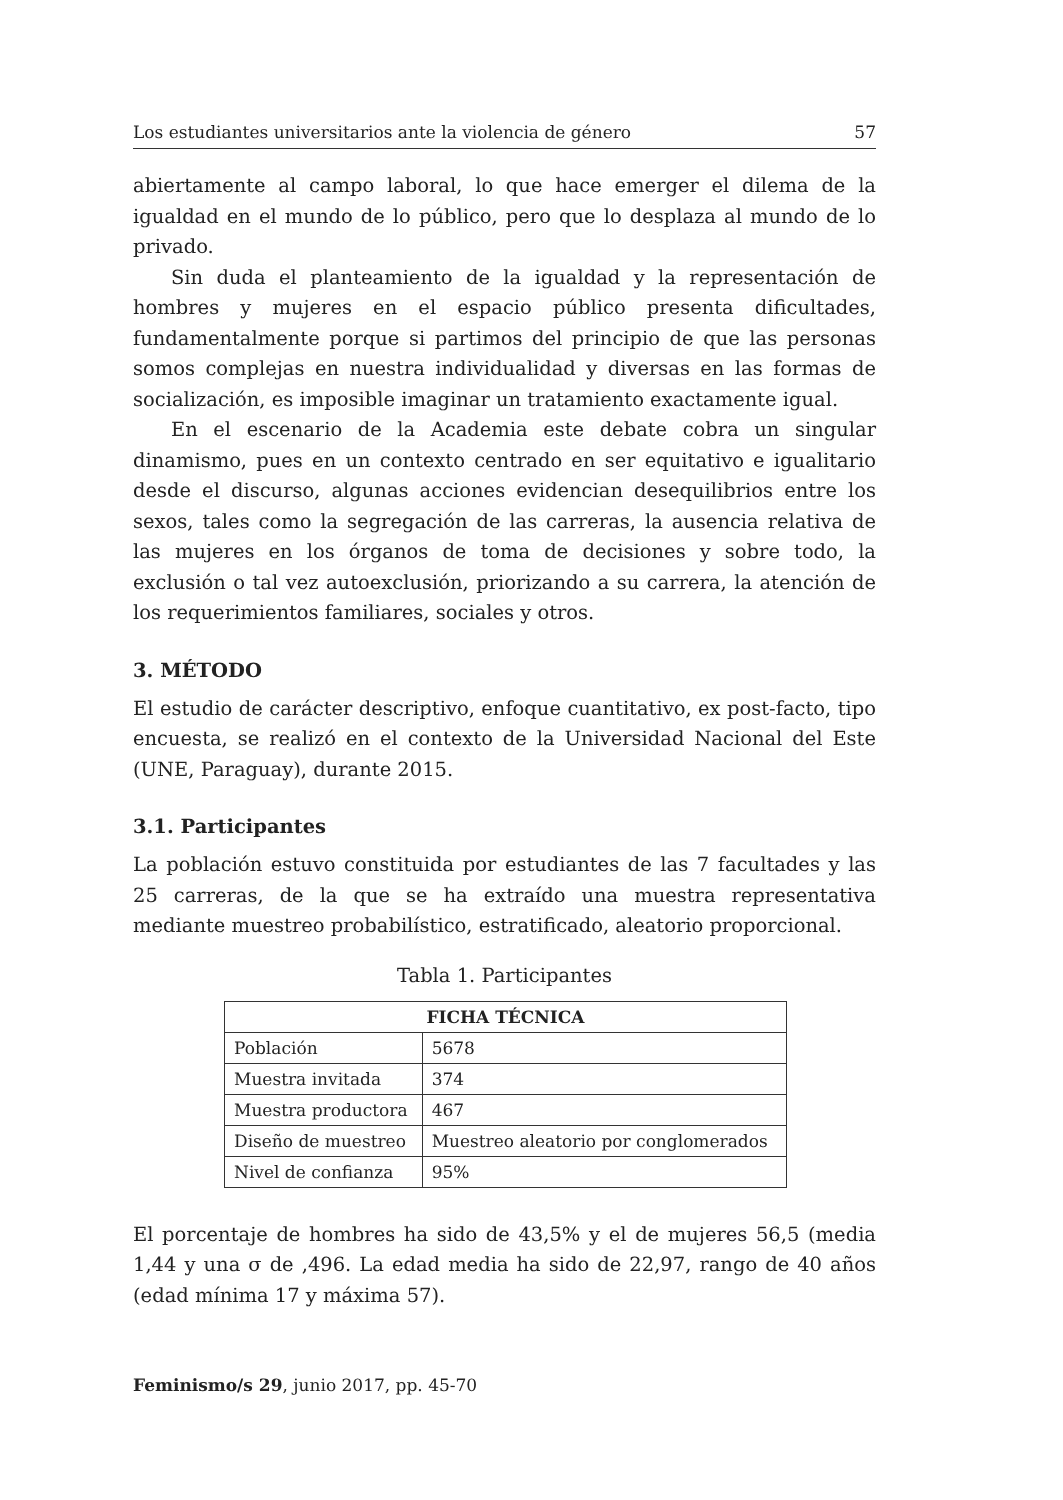Los estudiantes universitarios ante la violencia de género 57
abiertamente al campo laboral, lo que hace emerger el dilema de la igualdad en el mundo de lo público, pero que lo desplaza al mundo de lo privado.
Sin duda el planteamiento de la igualdad y la representación de hombres y mujeres en el espacio público presenta dificultades, fundamentalmente porque si partimos del principio de que las personas somos complejas en nuestra individualidad y diversas en las formas de socialización, es imposible imaginar un tratamiento exactamente igual.
En el escenario de la Academia este debate cobra un singular dinamismo, pues en un contexto centrado en ser equitativo e igualitario desde el discurso, algunas acciones evidencian desequilibrios entre los sexos, tales como la segregación de las carreras, la ausencia relativa de las mujeres en los órganos de toma de decisiones y sobre todo, la exclusión o tal vez autoexclusión, priorizando a su carrera, la atención de los requerimientos familiares, sociales y otros.
3. MÉTODO
El estudio de carácter descriptivo, enfoque cuantitativo, ex post-facto, tipo encuesta, se realizó en el contexto de la Universidad Nacional del Este (UNE, Paraguay), durante 2015.
3.1. Participantes
La población estuvo constituida por estudiantes de las 7 facultades y las 25 carreras, de la que se ha extraído una muestra representativa mediante muestreo probabilístico, estratificado, aleatorio proporcional.
Tabla 1. Participantes
| FICHA TÉCNICA | |
| --- | --- |
| Población | 5678 |
| Muestra invitada | 374 |
| Muestra productora | 467 |
| Diseño de muestreo | Muestreo aleatorio por conglomerados |
| Nivel de confianza | 95% |
El porcentaje de hombres ha sido de 43,5% y el de mujeres 56,5 (media 1,44 y una σ de ,496. La edad media ha sido de 22,97, rango de 40 años (edad mínima 17 y máxima 57).
Feminismo/s 29, junio 2017, pp. 45-70